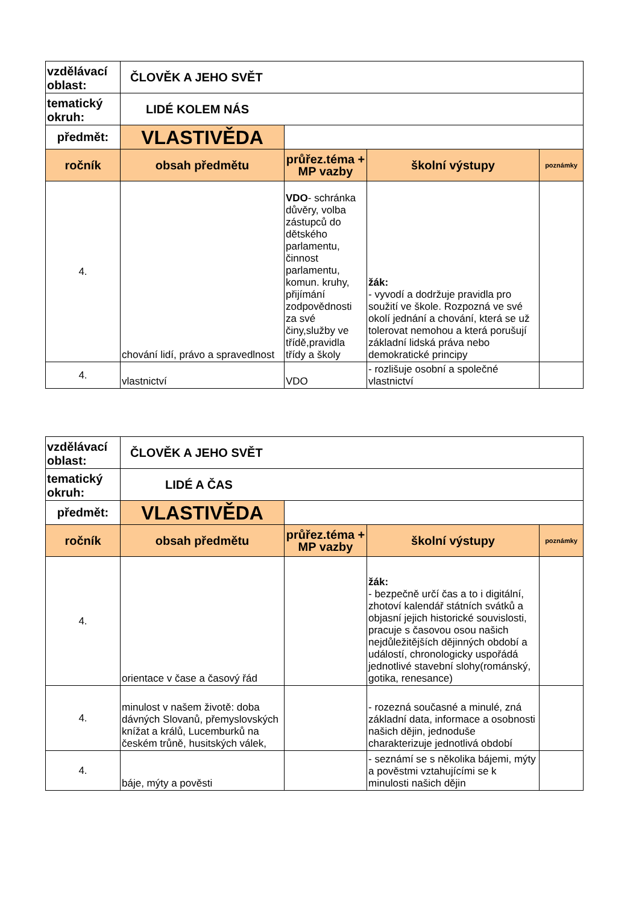| vzdělávací oblast: | ČLOVĚK A JEHO SVĚT | | | |
| tematický okruh: | LIDÉ KOLEM NÁS | | | |
| předmět: | VLASTIVĚDA | | | |
| ročník | obsah předmětu | průřez.téma + MP vazby | školní výstupy | poznámky |
| 4. | chování lidí, právo a spravedlnost | VDO - schránka důvěry, volba zástupců do dětského parlamentu, činnost parlamentu, komun. kruhy, přijímání zodpovědnosti za své činy,služby ve třídě,pravidla třídy a školy | žák: - vyvodí a dodržuje pravidla pro soužití ve škole. Rozpozná ve své okolí jednání a chování, která se už tolerovat nemohou a která porušují základní lidská práva nebo demokratické principy | |
| 4. | vlastnictví | VDO | - rozlišuje osobní a společné vlastnictví | |
| vzdělávací oblast: | ČLOVĚK A JEHO SVĚT | | | |
| tematický okruh: | LIDÉ A ČAS | | | |
| předmět: | VLASTIVĚDA | | | |
| ročník | obsah předmětu | průřez.téma + MP vazby | školní výstupy | poznámky |
| 4. | orientace v čase a časový řád | | žák: - bezpečně určí čas a to i digitální, zhotoví kalendář státních svátků a objasní jejich historické souvislosti, pracuje s časovou osou našich nejdůležitějších dějinných období a událostí, chronologicky uspořádá jednotlivé stavební slohy(románský, gotika, renesance) | |
| 4. | minulost v našem životě: doba dávných Slovanů, přemyslovských knížat a králů, Lucemburků na českém trůně, husitských válek, | | - rozezná současné a minulé, zná základní data, informace a osobnosti našich dějin, jednoduše charakterizuje jednotlivá období | |
| 4. | báje, mýty a pověsti | | - seznámí se s několika bájemi, mýty a pověstmi vztahujícími se k minulosti našich dějin | |